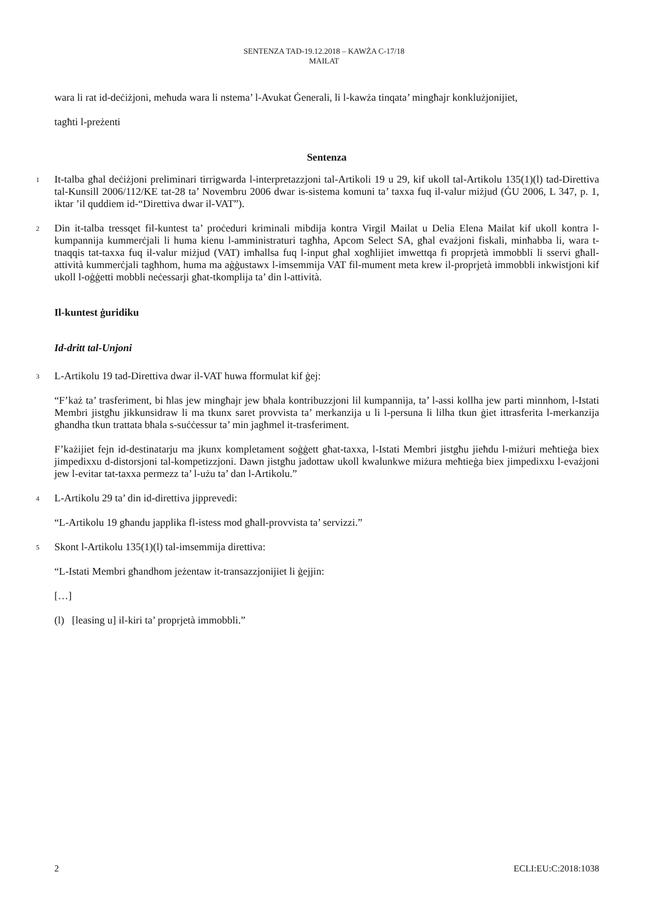SENTENZA TAD-19.12.2018 – KAWŻA C-17/18
MAILAT
wara li rat id-deċiżjoni, meħuda wara li nstema’ l-Avukat Ġenerali, li l-kawża tinqata’ mingħajr konklużjonijiet,
tagħti l-preżenti
Sentenza
1
It-talba għal deċiżjoni preliminari tirrigwarda l-interpretazzjoni tal-Artikoli 19 u 29, kif ukoll tal-Artikolu 135(1)(l) tad-Direttiva tal-Kunsill 2006/112/KE tat-28 ta’ Novembru 2006 dwar is-sistema komuni ta’ taxxa fuq il-valur miżjud (ĠU 2006, L 347, p. 1, iktar ’il quddiem id-“Direttiva dwar il-VAT”).
2
Din it-talba tressqet fil-kuntest ta’ proċeduri kriminali mibdija kontra Virgil Mailat u Delia Elena Mailat kif ukoll kontra l-kumpannija kummerċjali li huma kienu l-amministraturi tagħha, Apcom Select SA, għal evażjoni fiskali, minħabba li, wara t-tnaqqis tat-taxxa fuq il-valur miżjud (VAT) imħallsa fuq l-input għal xogħlijiet imwettqa fi proprjetà immobbli li sservi għall-attività kummerċjali tagħhom, huma ma aġġustawx l-imsemmija VAT fil-mument meta krew il-proprjetà immobbli inkwistjoni kif ukoll l-oġġetti mobbli neċessarji għat-tkomplija ta’ din l-attività.
Il-kuntest ġuridiku
Id-dritt tal-Unjoni
3
L-Artikolu 19 tad-Direttiva dwar il-VAT huwa fformulat kif ġej:
“F’każ ta’ trasferiment, bi ħlas jew mingħajr jew bħala kontribuzzjoni lil kumpannija, ta’ l-assi kollha jew parti minnhom, l-Istati Membri jistgħu jikkunsidraw li ma tkunx saret provvista ta’ merkanzija u li l-persuna li lilha tkun ġiet ittrasferita l-merkanzija għandha tkun trattata bħala s-suċċessur ta’ min jagħmel it-trasferiment.
F’każijiet fejn id-destinatarju ma jkunx kompletament soġġett għat-taxxa, l-Istati Membri jistgħu jieħdu l-miżuri meħtieġa biex jimpedixxu d-distorsjoni tal-kompetizzjoni. Dawn jistgħu jadottaw ukoll kwalunkwe miżura meħtieġa biex jimpedixxu l-evażjoni jew l-evitar tat-taxxa permezz ta’ l-użu ta’ dan l-Artikolu.”
4
L-Artikolu 29 ta’ din id-direttiva jipprevedi:
“L-Artikolu 19 għandu japplika fl-istess mod għall-provvista ta’ servizzi.”
5
Skont l-Artikolu 135(1)(l) tal-imsemmija direttiva:
“L-Istati Membri għandhom jeżentaw it-transazzjonijiet li ġejjin:
[…]
(l) [leasing u] il-kiri ta’ proprjetà immobbli.”
2 ECLI:EU:C:2018:1038